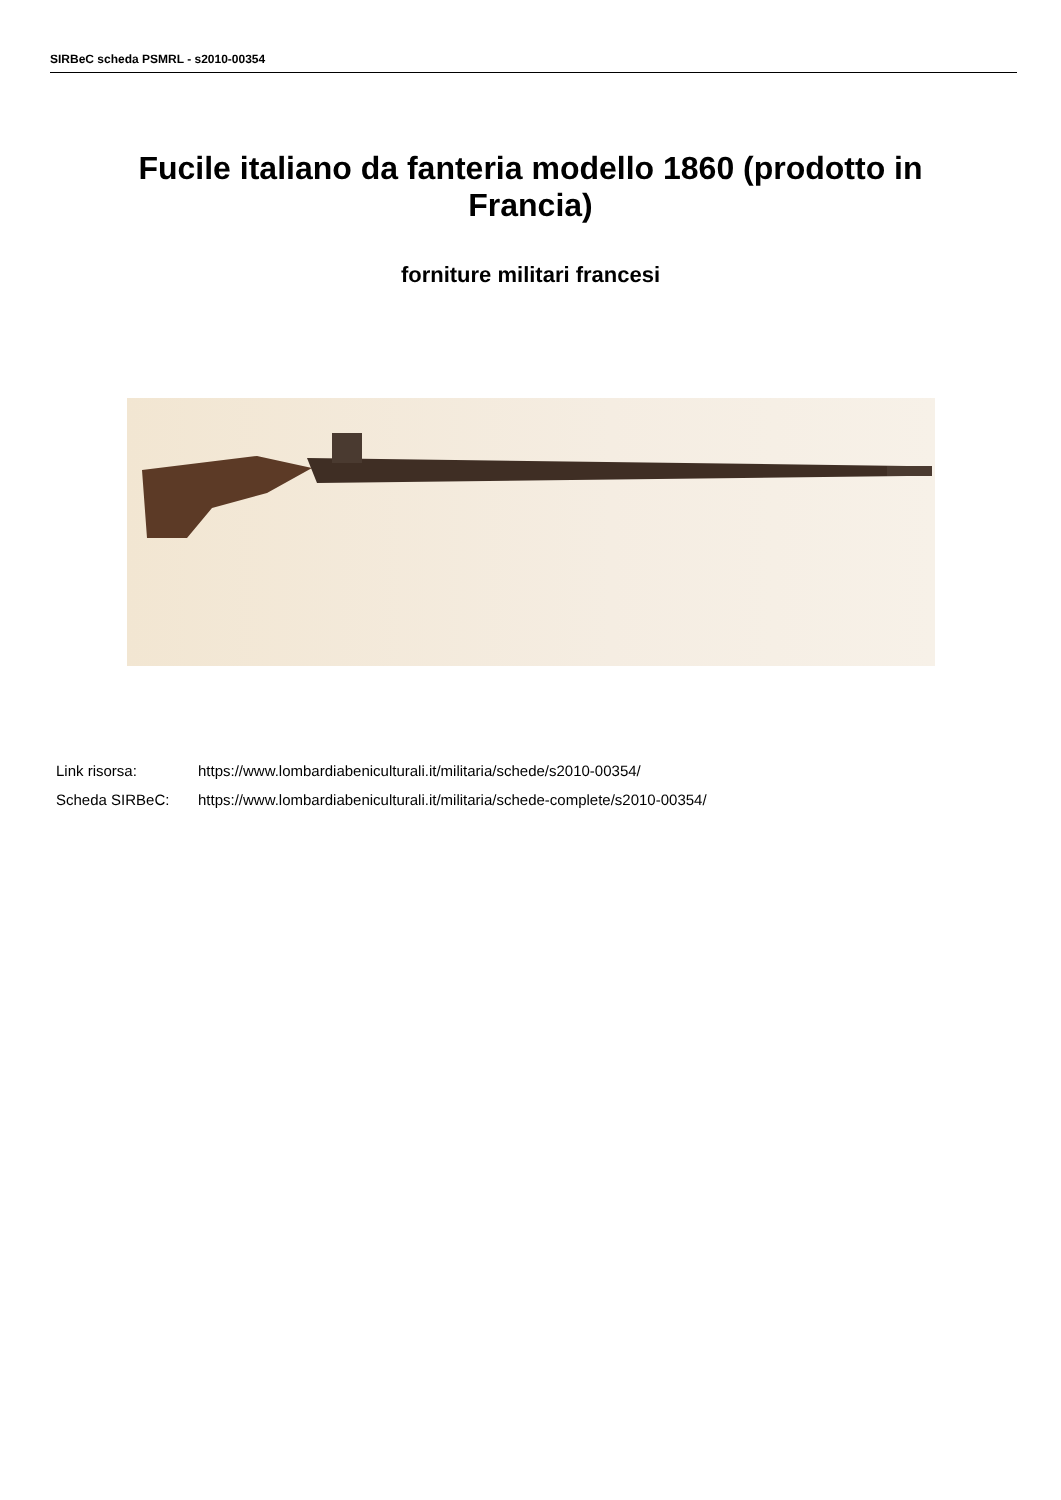SIRBeC scheda PSMRL - s2010-00354
Fucile italiano da fanteria modello 1860 (prodotto in Francia)
forniture militari francesi
Link risorsa: https://www.lombardiabeniculturali.it/militaria/schede/s2010-00354/
Scheda SIRBeC: https://www.lombardiabeniculturali.it/militaria/schede-complete/s2010-00354/